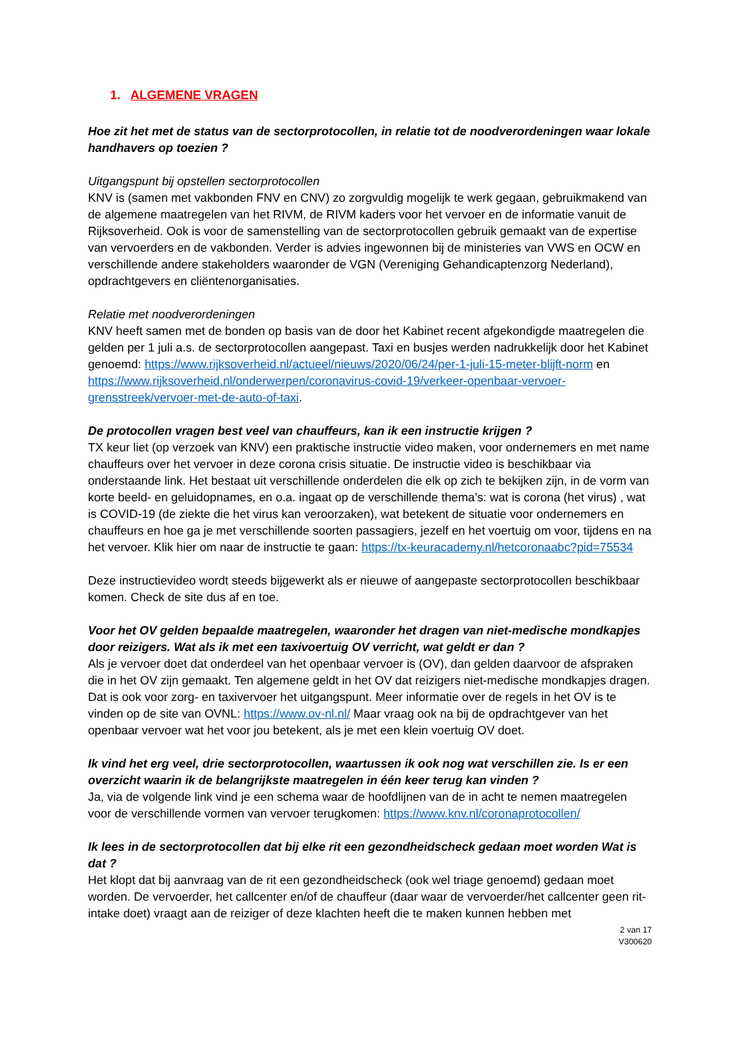1. ALGEMENE VRAGEN
Hoe zit het met de status van de sectorprotocollen, in relatie tot de noodverordeningen waar lokale handhavers op toezien ?
Uitgangspunt bij opstellen sectorprotocollen
KNV is (samen met vakbonden FNV en CNV) zo zorgvuldig mogelijk te werk gegaan, gebruikmakend van de algemene maatregelen van het RIVM, de RIVM kaders voor het vervoer en de informatie vanuit de Rijksoverheid. Ook is voor de samenstelling van de sectorprotocollen gebruik gemaakt van de expertise van vervoerders en de vakbonden. Verder is advies ingewonnen bij de ministeries van VWS en OCW en verschillende andere stakeholders waaronder de VGN (Vereniging Gehandicaptenzorg Nederland), opdrachtgevers en cliëntenorganisaties.
Relatie met noodverordeningen
KNV heeft samen met de bonden op basis van de door het Kabinet recent afgekondigde maatregelen die gelden per 1 juli a.s. de sectorprotocollen aangepast. Taxi en busjes werden nadrukkelijk door het Kabinet genoemd: https://www.rijksoverheid.nl/actueel/nieuws/2020/06/24/per-1-juli-15-meter-blijft-norm en https://www.rijksoverheid.nl/onderwerpen/coronavirus-covid-19/verkeer-openbaar-vervoer-grensstreek/vervoer-met-de-auto-of-taxi.
De protocollen vragen best veel van chauffeurs, kan ik een instructie krijgen ?
TX keur liet (op verzoek van KNV) een praktische instructie video maken, voor ondernemers en met name chauffeurs over het vervoer in deze corona crisis situatie. De instructie video is beschikbaar via onderstaande link. Het bestaat uit verschillende onderdelen die elk op zich te bekijken zijn, in de vorm van korte beeld- en geluidopnames, en o.a. ingaat op de verschillende thema’s: wat is corona (het virus) , wat is COVID-19 (de ziekte die het virus kan veroorzaken), wat betekent de situatie voor ondernemers en chauffeurs en hoe ga je met verschillende soorten passagiers, jezelf en het voertuig om voor, tijdens en na het vervoer. Klik hier om naar de instructie te gaan: https://tx-keuracademy.nl/hetcoronaabc?pid=75534
Deze instructievideo wordt steeds bijgewerkt als er nieuwe of aangepaste sectorprotocollen beschikbaar komen. Check de site dus af en toe.
Voor het OV gelden bepaalde maatregelen, waaronder het dragen van niet-medische mondkapjes door reizigers. Wat als ik met een taxivoertuig OV verricht, wat geldt er dan ?
Als je vervoer doet dat onderdeel van het openbaar vervoer is (OV), dan gelden daarvoor de afspraken die in het OV zijn gemaakt. Ten algemene geldt in het OV dat reizigers niet-medische mondkapjes dragen. Dat is ook voor zorg- en taxivervoer het uitgangspunt. Meer informatie over de regels in het OV is te vinden op de site van OVNL: https://www.ov-nl.nl/ Maar vraag ook na bij de opdrachtgever van het openbaar vervoer wat het voor jou betekent, als je met een klein voertuig OV doet.
Ik vind het erg veel, drie sectorprotocollen, waartussen ik ook nog wat verschillen zie. Is er een overzicht waarin ik de belangrijkste maatregelen in één keer terug kan vinden ?
Ja, via de volgende link vind je een schema waar de hoofdlijnen van de in acht te nemen maatregelen voor de verschillende vormen van vervoer terugkomen: https://www.knv.nl/coronaprotocollen/
Ik lees in de sectorprotocollen dat bij elke rit een gezondheidscheck gedaan moet worden Wat is dat ?
Het klopt dat bij aanvraag van de rit een gezondheidscheck (ook wel triage genoemd) gedaan moet worden. De vervoerder, het callcenter en/of de chauffeur (daar waar de vervoerder/het callcenter geen rit-intake doet) vraagt aan de reiziger of deze klachten heeft die te maken kunnen hebben met
2 van 17
V300620